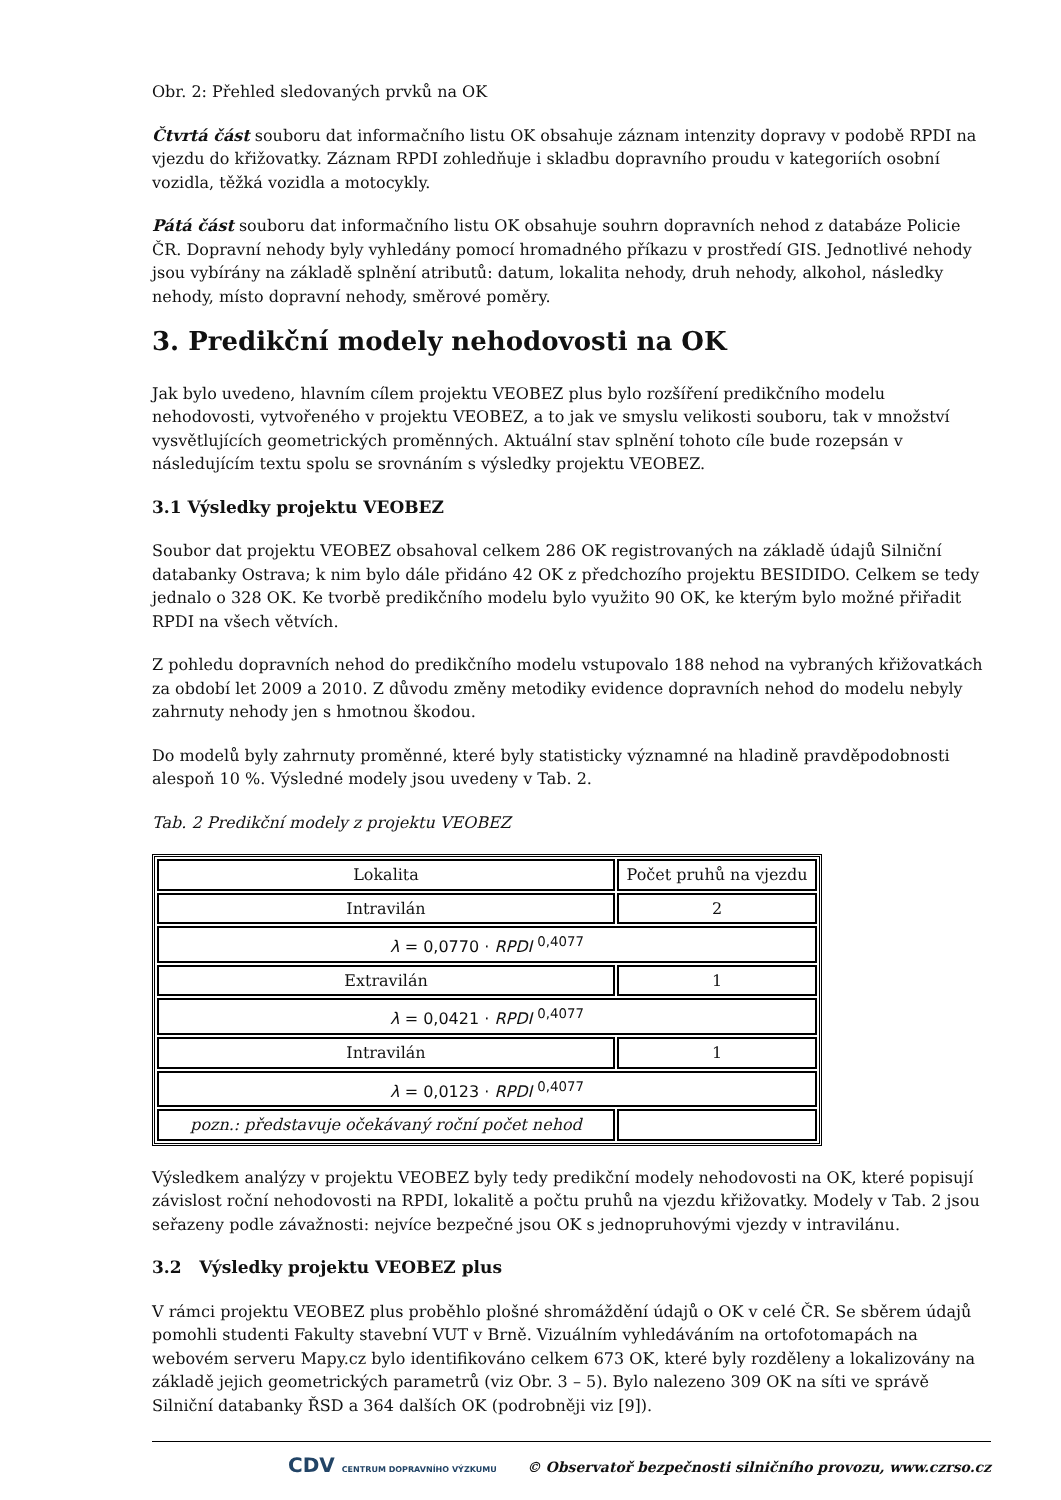Obr. 2: Přehled sledovaných prvků na OK
Čtvrtá část souboru dat informačního listu OK obsahuje záznam intenzity dopravy v podobě RPDI na vjezdu do křižovatky. Záznam RPDI zohledňuje i skladbu dopravního proudu v kategoriích osobní vozidla, těžká vozidla a motocykly.
Pátá část souboru dat informačního listu OK obsahuje souhrn dopravních nehod z databáze Policie ČR. Dopravní nehody byly vyhledány pomocí hromadného příkazu v prostředí GIS. Jednotlivé nehody jsou vybírány na základě splnění atributů: datum, lokalita nehody, druh nehody, alkohol, následky nehody, místo dopravní nehody, směrové poměry.
3. Predikční modely nehodovosti na OK
Jak bylo uvedeno, hlavním cílem projektu VEOBEZ plus bylo rozšíření predikčního modelu nehodovosti, vytvořeného v projektu VEOBEZ, a to jak ve smyslu velikosti souboru, tak v množství vysvětlujících geometrických proměnných. Aktuální stav splnění tohoto cíle bude rozepsán v následujícím textu spolu se srovnáním s výsledky projektu VEOBEZ.
3.1 Výsledky projektu VEOBEZ
Soubor dat projektu VEOBEZ obsahoval celkem 286 OK registrovaných na základě údajů Silniční databanky Ostrava; k nim bylo dále přidáno 42 OK z předchozího projektu BESIDIDO. Celkem se tedy jednalo o 328 OK. Ke tvorbě predikčního modelu bylo využito 90 OK, ke kterým bylo možné přiřadit RPDI na všech větvích.
Z pohledu dopravních nehod do predikčního modelu vstupovalo 188 nehod na vybraných křižovatkách za období let 2009 a 2010. Z důvodu změny metodiky evidence dopravních nehod do modelu nebyly zahrnuty nehody jen s hmotnou škodou.
Do modelů byly zahrnuty proměnné, které byly statisticky významné na hladině pravděpodobnosti alespoň 10 %. Výsledné modely jsou uvedeny v Tab. 2.
Tab. 2 Predikční modely z projektu VEOBEZ
| Lokalita | Počet pruhů na vjezdu |
| Intravilán | 2 |
| λ = 0,0770 · RPDI <sup>0,4077</sup> | |
| Extravilán | 1 |
| λ = 0,0421 · RPDI <sup>0,4077</sup> | |
| Intravilán | 1 |
| λ = 0,0123 · RPDI <sup>0,4077</sup> | |
| pozn.: představuje očekávaný roční počet nehod | |
Výsledkem analýzy v projektu VEOBEZ byly tedy predikční modely nehodovosti na OK, které popisují závislost roční nehodovosti na RPDI, lokalitě a počtu pruhů na vjezdu křižovatky. Modely v Tab. 2 jsou seřazeny podle závažnosti: nejvíce bezpečné jsou OK s jednopruhovými vjezdy v intravilánu.
3.2 Výsledky projektu VEOBEZ plus
V rámci projektu VEOBEZ plus proběhlo plošné shromáždění údajů o OK v celé ČR. Se sběrem údajů pomohli studenti Fakulty stavební VUT v Brně. Vizuálním vyhledáváním na ortofotomapách na webovém serveru Mapy.cz bylo identifikováno celkem 673 OK, které byly rozděleny a lokalizovány na základě jejich geometrických parametrů (viz Obr. 3 – 5). Bylo nalezeno 309 OK na síti ve správě Silniční databanky ŘSD a 364 dalších OK (podrobněji viz [9]).
CDV CENTRUM DOPRAVNÍHO VÝZKUMU © Observatoř bezpečnosti silničního provozu, www.czrso.cz